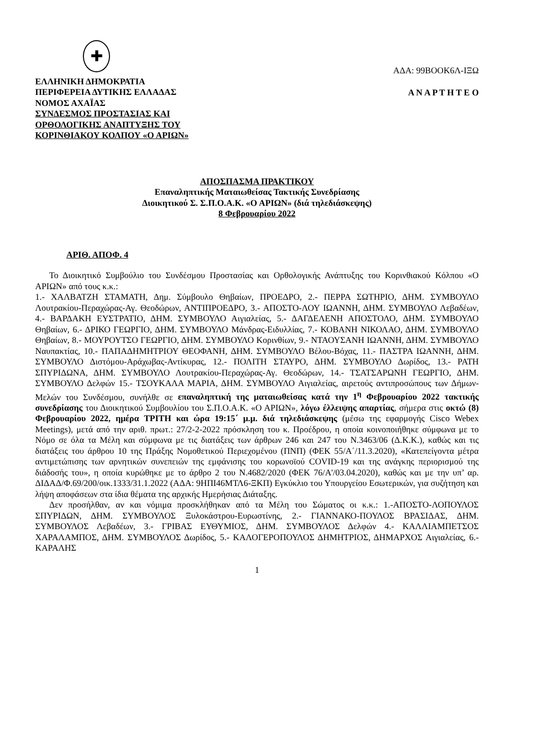✚
ΑΔΑ: 99ΒΟΟΚ6Λ-ΙΞΩ
ΕΛΛΗΝΙΚΗ ΔΗΜΟΚΡΑΤΙΑ
ΠΕΡΙΦΕΡΕΙΑ ΔΥΤΙΚΗΣ ΕΛΛΑΔΑΣ
ΝΟΜΟΣ ΑΧΑΪΑΣ
ΣΥΝΔΕΣΜΟΣ ΠΡΟΣΤΑΣΙΑΣ ΚΑΙ
ΟΡΘΟΛΟΓΙΚΗΣ ΑΝΑΠΤΥΞΗΣ ΤΟΥ
ΚΟΡΙΝΘΙΑΚΟΥ ΚΟΛΠΟΥ «Ο ΑΡΙΩΝ»
Α Ν Α Ρ Τ Η Τ Ε Ο
ΑΠΟΣΠΑΣΜΑ ΠΡΑΚΤΙΚΟΥ
Επαναληπτικής Ματαιωθείσας Τακτικής Συνεδρίασης
Διοικητικού Σ. Σ.Π.Ο.Α.Κ. «Ο ΑΡΙΩΝ» (διά τηλεδιάσκεψης)
8 Φεβρουαρίου 2022
ΑΡΙΘ. ΑΠΟΦ. 4
Το Διοικητικό Συμβούλιο του Συνδέσμου Προστασίας και Ορθολογικής Ανάπτυξης του Κορινθιακού Κόλπου «Ο ΑΡΙΩΝ» από τους κ.κ.:
1.- ΧΑΛΒΑΤΖΗ ΣΤΑΜΑΤΗ, Δημ. Σύμβουλο Θηβαίων, ΠΡΟΕΔΡΟ, 2.- ΠΕΡΡΑ ΣΩΤΗΡΙΟ, ΔΗΜ. ΣΥΜΒΟΥΛΟ Λουτρακίου-Περαχώρας-Αγ. Θεοδώρων, ΑΝΤΙΠΡΟΕΔΡΟ, 3.- ΑΠΟΣΤΟ-ΛΟΥ ΙΩΑΝΝΗ, ΔΗΜ. ΣΥΜΒΟΥΛΟ Λεβαδέων, 4.- ΒΑΡΔΑΚΗ ΕΥΣΤΡΑΤΙΟ, ΔΗΜ. ΣΥΜΒΟΥΛΟ Αιγιαλείας, 5.- ΔΑΓΔΕΛΕΝΗ ΑΠΟΣΤΟΛΟ, ΔΗΜ. ΣΥΜΒΟΥΛΟ Θηβαίων, 6.- ΔΡΙΚΟ ΓΕΩΡΓΙΟ, ΔΗΜ. ΣΥΜΒΟΥΛΟ Μάνδρας-Ειδυλλίας, 7.- ΚΟΒΑΝΗ ΝΙΚΟΛΑΟ, ΔΗΜ. ΣΥΜΒΟΥΛΟ Θηβαίων, 8.- ΜΟΥΡΟΥΤΣΟ ΓΕΩΡΓΙΟ, ΔΗΜ. ΣΥΜΒΟΥΛΟ Κορινθίων, 9.- ΝΤΑΟΥΣΑΝΗ ΙΩΑΝΝΗ, ΔΗΜ. ΣΥΜΒΟΥΛΟ Ναυπακτίας, 10.- ΠΑΠΑΔΗΜΗΤΡΙΟΥ ΘΕΟΦΑΝΗ, ΔΗΜ. ΣΥΜΒΟΥΛΟ Βέλου-Βόχας, 11.- ΠΑΣΤΡΑ ΙΩΑΝΝΗ, ΔΗΜ. ΣΥΜΒΟΥΛΟ Διστόμου-Αράχωβας-Αντίκυρας, 12.- ΠΟΛΙΤΗ ΣΤΑΥΡΟ, ΔΗΜ. ΣΥΜΒΟΥΛΟ Δωρίδος, 13.- ΡΑΤΗ ΣΠΥΡΙΔΩΝΑ, ΔΗΜ. ΣΥΜΒΟΥΛΟ Λουτρακίου-Περαχώρας-Αγ. Θεοδώρων, 14.- ΤΣΑΤΣΑΡΩΝΗ ΓΕΩΡΓΙΟ, ΔΗΜ. ΣΥΜΒΟΥΛΟ Δελφών 15.- ΤΣΟΥΚΑΛΑ ΜΑΡΙΑ, ΔΗΜ. ΣΥΜΒΟΥΛΟ Αιγιαλείας, αιρετούς αντιπροσώπους των Δήμων-Μελών του Συνδέσμου, συνήλθε σε επαναληπτική της ματαιωθείσας κατά την 1<sup>η</sup> Φεβρουαρίου 2022 τακτικής συνεδρίασης του Διοικητικού Συμβουλίου του Σ.Π.Ο.Α.Κ. «Ο ΑΡΙΩΝ», λόγω έλλειψης απαρτίας, σήμερα στις οκτώ (8) Φεβρουαρίου 2022, ημέρα ΤΡΙΤΗ και ώρα 19:15΄ μ.μ. διά τηλεδιάσκεψης (μέσω της εφαρμογής Cisco Webex Meetings), μετά από την αριθ. πρωτ.: 27/2-2-2022 πρόσκληση του κ. Προέδρου, η οποία κοινοποιήθηκε σύμφωνα με το Νόμο σε όλα τα Μέλη και σύμφωνα με τις διατάξεις των άρθρων 246 και 247 του Ν.3463/06 (Δ.Κ.Κ.), καθώς και τις διατάξεις του άρθρου 10 της Πράξης Νομοθετικού Περιεχομένου (ΠΝΠ) (ΦΕΚ 55/Α΄/11.3.2020), «Κατεπείγοντα μέτρα αντιμετώπισης των αρνητικών συνεπειών της εμφάνισης του κορωνοϊού COVID-19 και της ανάγκης περιορισμού της διάδοσής του», η οποία κυρώθηκε με το άρθρο 2 του Ν.4682/2020 (ΦΕΚ 76/Α'/03.04.2020), καθώς και με την υπ’ αρ. ΔΙΔΑΔ/Φ.69/200/οικ.1333/31.1.2022 (ΑΔΑ: 9ΗΠΙ46ΜΤΛ6-ΞΚΠ) Εγκύκλιο του Υπουργείου Εσωτερικών, για συζήτηση και λήψη αποφάσεων στα ίδια θέματα της αρχικής Ημερήσιας Διάταξης.
Δεν προσήλθαν, αν και νόμιμα προσκλήθηκαν από τα Μέλη του Σώματος οι κ.κ.: 1.-ΑΠΟΣΤΟ-ΛΟΠΟΥΛΟΣ ΣΠΥΡΙΔΩΝ, ΔΗΜ. ΣΥΜΒΟΥΛΟΣ Ξυλοκάστρου-Ευρωστίνης, 2.- ΓΙΑΝΝΑΚΟ-ΠΟΥΛΟΣ ΒΡΑΣΙΔΑΣ, ΔΗΜ. ΣΥΜΒΟΥΛΟΣ Λεβαδέων, 3.- ΓΡΙΒΑΣ ΕΥΘΥΜΙΟΣ, ΔΗΜ. ΣΥΜΒΟΥΛΟΣ Δελφών 4.- ΚΑΛΛΙΑΜΠΕΤΣΟΣ ΧΑΡΑΛΑΜΠΟΣ, ΔΗΜ. ΣΥΜΒΟΥΛΟΣ Δωρίδος, 5.- ΚΑΛΟΓΕΡΟΠΟΥΛΟΣ ΔΗΜΗΤΡΙΟΣ, ΔΗΜΑΡΧΟΣ Αιγιαλείας, 6.- ΚΑΡΑΛΗΣ
1